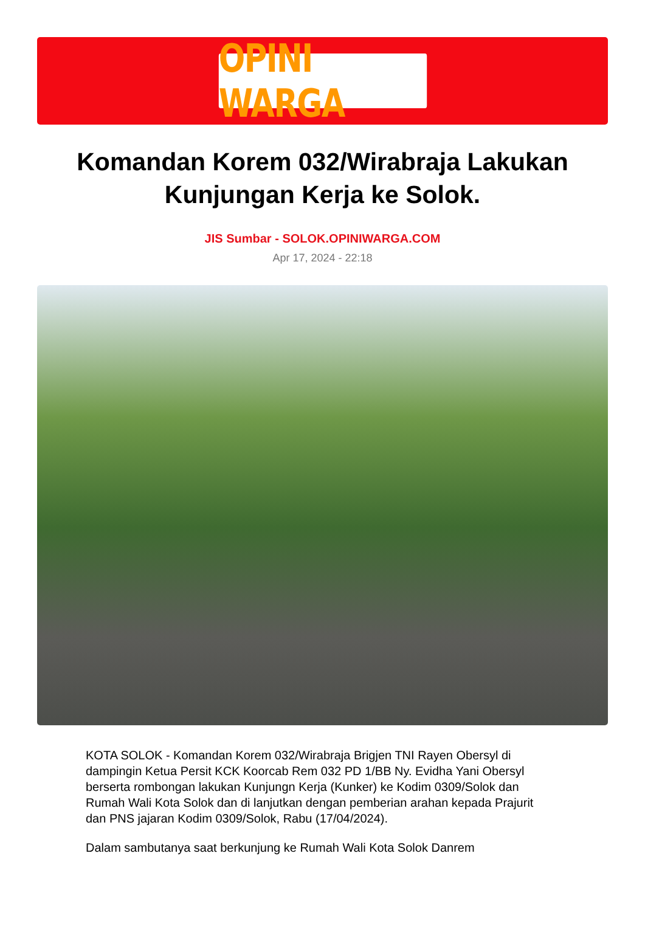OPINI WARGA
Komandan Korem 032/Wirabraja Lakukan Kunjungan Kerja ke Solok.
JIS Sumbar - SOLOK.OPINIWARGA.COM
Apr 17, 2024 - 22:18
KOTA SOLOK - Komandan Korem 032/Wirabraja Brigjen TNI Rayen Obersyl di dampingin Ketua Persit KCK Koorcab Rem 032 PD 1/BB Ny. Evidha Yani Obersyl berserta rombongan lakukan Kunjungn Kerja (Kunker) ke Kodim 0309/Solok dan Rumah Wali Kota Solok dan di lanjutkan dengan pemberian arahan kepada Prajurit dan PNS jajaran Kodim 0309/Solok, Rabu (17/04/2024).
Dalam sambutanya saat berkunjung ke Rumah Wali Kota Solok Danrem